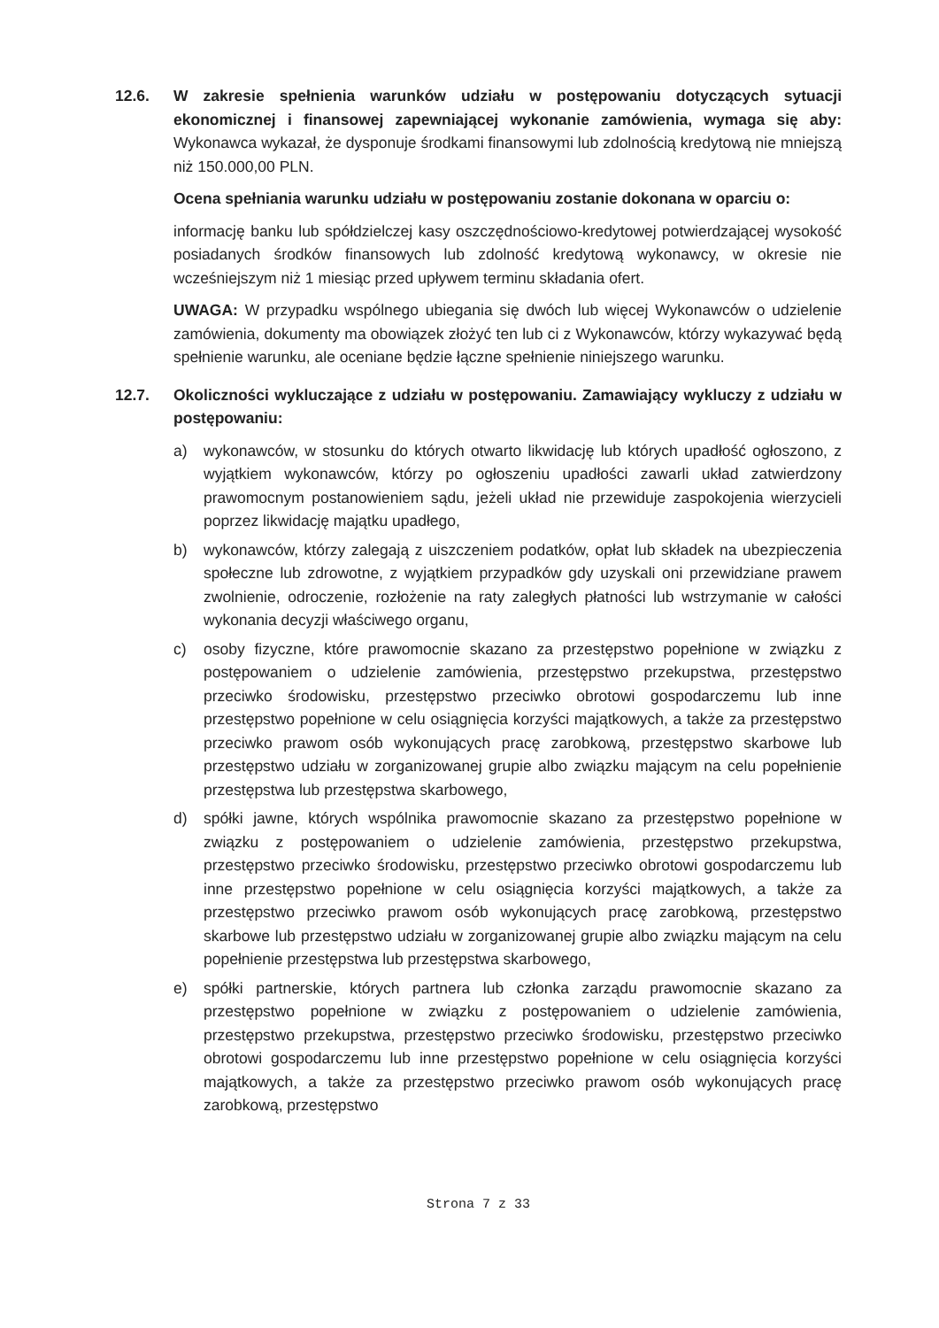12.6. W zakresie spełnienia warunków udziału w postępowaniu dotyczących sytuacji ekonomicznej i finansowej zapewniającej wykonanie zamówienia, wymaga się aby: Wykonawca wykazał, że dysponuje środkami finansowymi lub zdolnością kredytową nie mniejszą niż 150.000,00 PLN.
Ocena spełniania warunku udziału w postępowaniu zostanie dokonana w oparciu o:
informację banku lub spółdzielczej kasy oszczędnościowo-kredytowej potwierdzającej wysokość posiadanych środków finansowych lub zdolność kredytową wykonawcy, w okresie nie wcześniejszym niż 1 miesiąc przed upływem terminu składania ofert.
UWAGA: W przypadku wspólnego ubiegania się dwóch lub więcej Wykonawców o udzielenie zamówienia, dokumenty ma obowiązek złożyć ten lub ci z Wykonawców, którzy wykazywać będą spełnienie warunku, ale oceniane będzie łączne spełnienie niniejszego warunku.
12.7. Okoliczności wykluczające z udziału w postępowaniu. Zamawiający wykluczy z udziału w postępowaniu:
a) wykonawców, w stosunku do których otwarto likwidację lub których upadłość ogłoszono, z wyjątkiem wykonawców, którzy po ogłoszeniu upadłości zawarli układ zatwierdzony prawomocnym postanowieniem sądu, jeżeli układ nie przewiduje zaspokojenia wierzycieli poprzez likwidację majątku upadłego,
b) wykonawców, którzy zalegają z uiszczeniem podatków, opłat lub składek na ubezpieczenia społeczne lub zdrowotne, z wyjątkiem przypadków gdy uzyskali oni przewidziane prawem zwolnienie, odroczenie, rozłożenie na raty zaległych płatności lub wstrzymanie w całości wykonania decyzji właściwego organu,
c) osoby fizyczne, które prawomocnie skazano za przestępstwo popełnione w związku z postępowaniem o udzielenie zamówienia, przestępstwo przekupstwa, przestępstwo przeciwko środowisku, przestępstwo przeciwko obrotowi gospodarczemu lub inne przestępstwo popełnione w celu osiągnięcia korzyści majątkowych, a także za przestępstwo przeciwko prawom osób wykonujących pracę zarobkową, przestępstwo skarbowe lub przestępstwo udziału w zorganizowanej grupie albo związku mającym na celu popełnienie przestępstwa lub przestępstwa skarbowego,
d) spółki jawne, których wspólnika prawomocnie skazano za przestępstwo popełnione w związku z postępowaniem o udzielenie zamówienia, przestępstwo przekupstwa, przestępstwo przeciwko środowisku, przestępstwo przeciwko obrotowi gospodarczemu lub inne przestępstwo popełnione w celu osiągnięcia korzyści majątkowych, a także za przestępstwo przeciwko prawom osób wykonujących pracę zarobkową, przestępstwo skarbowe lub przestępstwo udziału w zorganizowanej grupie albo związku mającym na celu popełnienie przestępstwa lub przestępstwa skarbowego,
e) spółki partnerskie, których partnera lub członka zarządu prawomocnie skazano za przestępstwo popełnione w związku z postępowaniem o udzielenie zamówienia, przestępstwo przekupstwa, przestępstwo przeciwko środowisku, przestępstwo przeciwko obrotowi gospodarczemu lub inne przestępstwo popełnione w celu osiągnięcia korzyści majątkowych, a także za przestępstwo przeciwko prawom osób wykonujących pracę zarobkową, przestępstwo
Strona 7 z 33